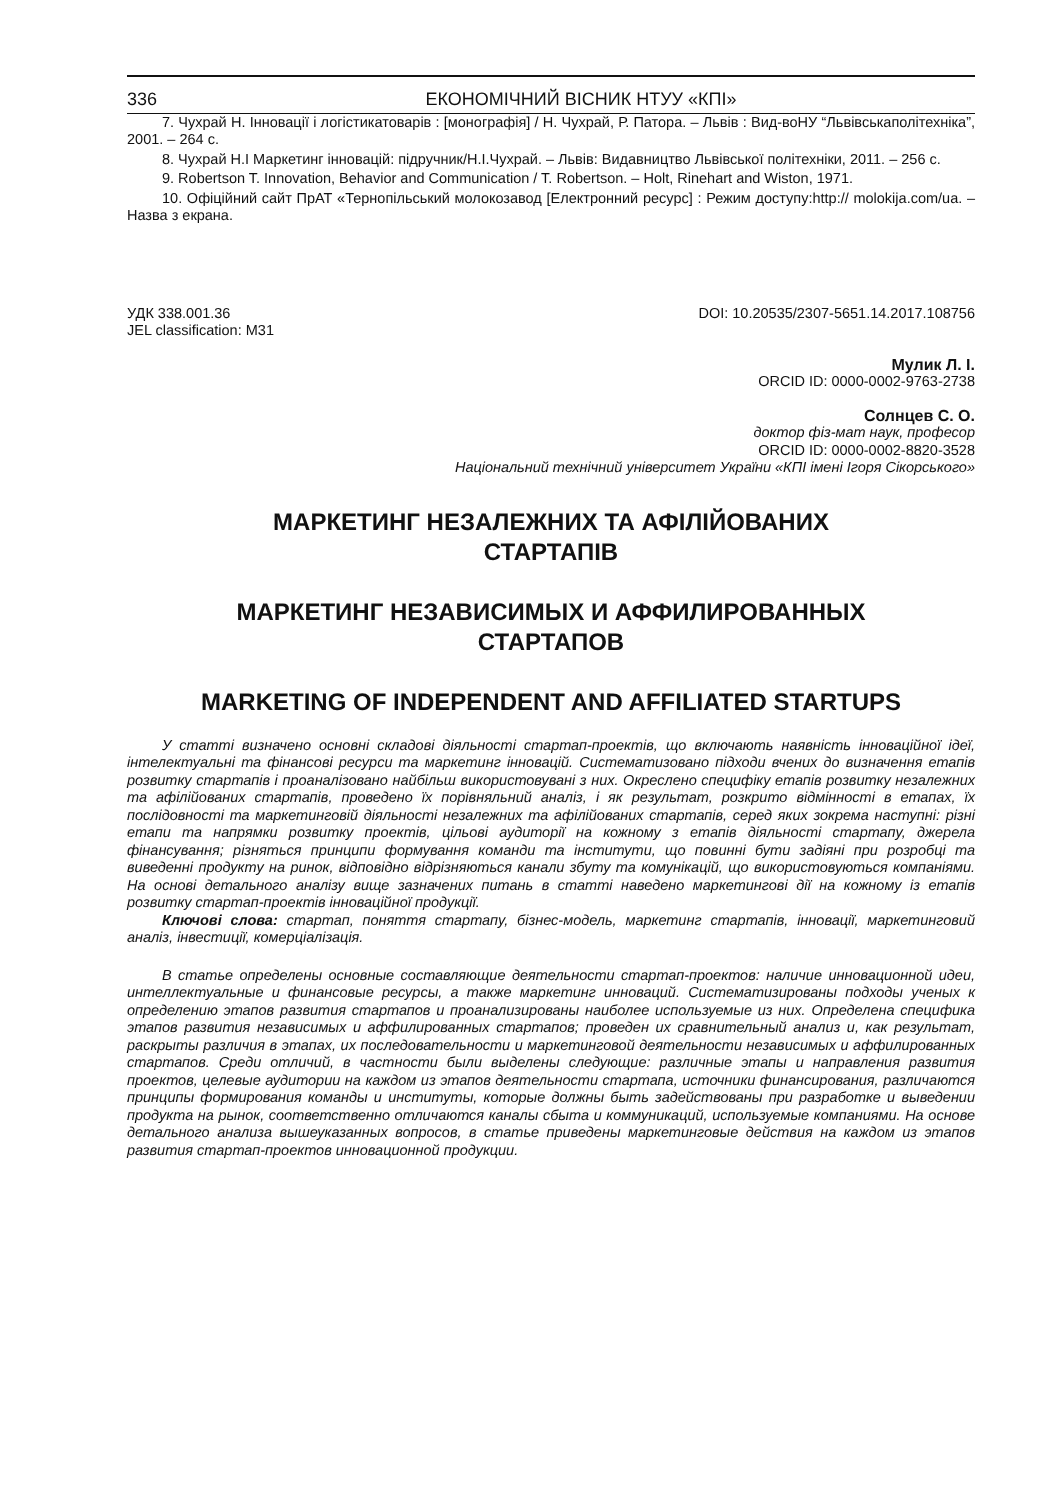336 ЕКОНОМІЧНИЙ ВІСНИК НТУУ «КПІ»
7. Чухрай Н. Інновації і логістикатоварів : [монографія] / Н. Чухрай, Р. Патора. – Львів : Вид-воНУ “Львівськаполітехніка”, 2001. – 264 с.
8. Чухрай Н.І Маркетинг інновацій: підручник/Н.І.Чухрай. – Львів: Видавництво Львівської політехніки, 2011. – 256 с.
9. Robertson T. Innovation, Behavior and Communication / T. Robertson. – Holt, Rinehart and Wiston, 1971.
10. Офіційний сайт ПрАТ «Тернопільський молокозавод [Електронний ресурс] : Режим доступу:http:// molokija.com/ua. – Назва з екрана.
УДК 338.001.36
JEL classification: M31
DOI: 10.20535/2307-5651.14.2017.108756
Мулик Л. І.
ORCID ID: 0000-0002-9763-2738
Солнцев С. О.
доктор фіз-мат наук, професор
ORCID ID: 0000-0002-8820-3528
Національний технічний університет України «КПІ імені Ігоря Сікорського»
МАРКЕТИНГ НЕЗАЛЕЖНИХ ТА АФІЛІЙОВАНИХ
СТАРТАПІВ
МАРКЕТИНГ НЕЗАВИСИМЫХ И АФФИЛИРОВАННЫХ
СТАРТАПОВ
MARKETING OF INDEPENDENT AND AFFILIATED STARTUPS
У статті визначено основні складові діяльності стартап-проектів, що включають наявність інноваційної ідеї, інтелектуальні та фінансові ресурси та маркетинг інновацій. Систематизовано підходи вчених до визначення етапів розвитку стартапів і проаналізовано найбільш використовувані з них. Окреслено специфіку етапів розвитку незалежних та афілійованих стартапів, проведено їх порівняльний аналіз, і як результат, розкрито відмінності в етапах, їх послідовності та маркетинговій діяльності незалежних та афілійованих стартапів, серед яких зокрема наступні: різні етапи та напрямки розвитку проектів, цільові аудиторії на кожному з етапів діяльності стартапу, джерела фінансування; різняться принципи формування команди та інститути, що повинні бути задіяні при розробці та виведенні продукту на ринок, відповідно відрізняються канали збуту та комунікацій, що використовуються компаніями. На основі детального аналізу вище зазначених питань в статті наведено маркетингові дії на кожному із етапів розвитку стартап-проектів інноваційної продукції.
Ключові слова: стартап, поняття стартапу, бізнес-модель, маркетинг стартапів, інновації, маркетинговий аналіз, інвестиції, комерціалізація.
В статье определены основные составляющие деятельности стартап-проектов: наличие инновационной идеи, интеллектуальные и финансовые ресурсы, а также маркетинг инноваций. Систематизированы подходы ученых к определению этапов развития стартапов и проанализированы наиболее используемые из них. Определена специфика этапов развития независимых и аффилированных стартапов; проведен их сравнительный анализ и, как результат, раскрыты различия в этапах, их последовательности и маркетинговой деятельности независимых и аффилированных стартапов. Среди отличий, в частности были выделены следующие: различные этапы и направления развития проектов, целевые аудитории на каждом из этапов деятельности стартапа, источники финансирования, различаются принципы формирования команды и институты, которые должны быть задействованы при разработке и выведении продукта на рынок, соответственно отличаются каналы сбыта и коммуникаций, используемые компаниями. На основе детального анализа вышеуказанных вопросов, в статье приведены маркетинговые действия на каждом из этапов развития стартап-проектов инновационной продукции.